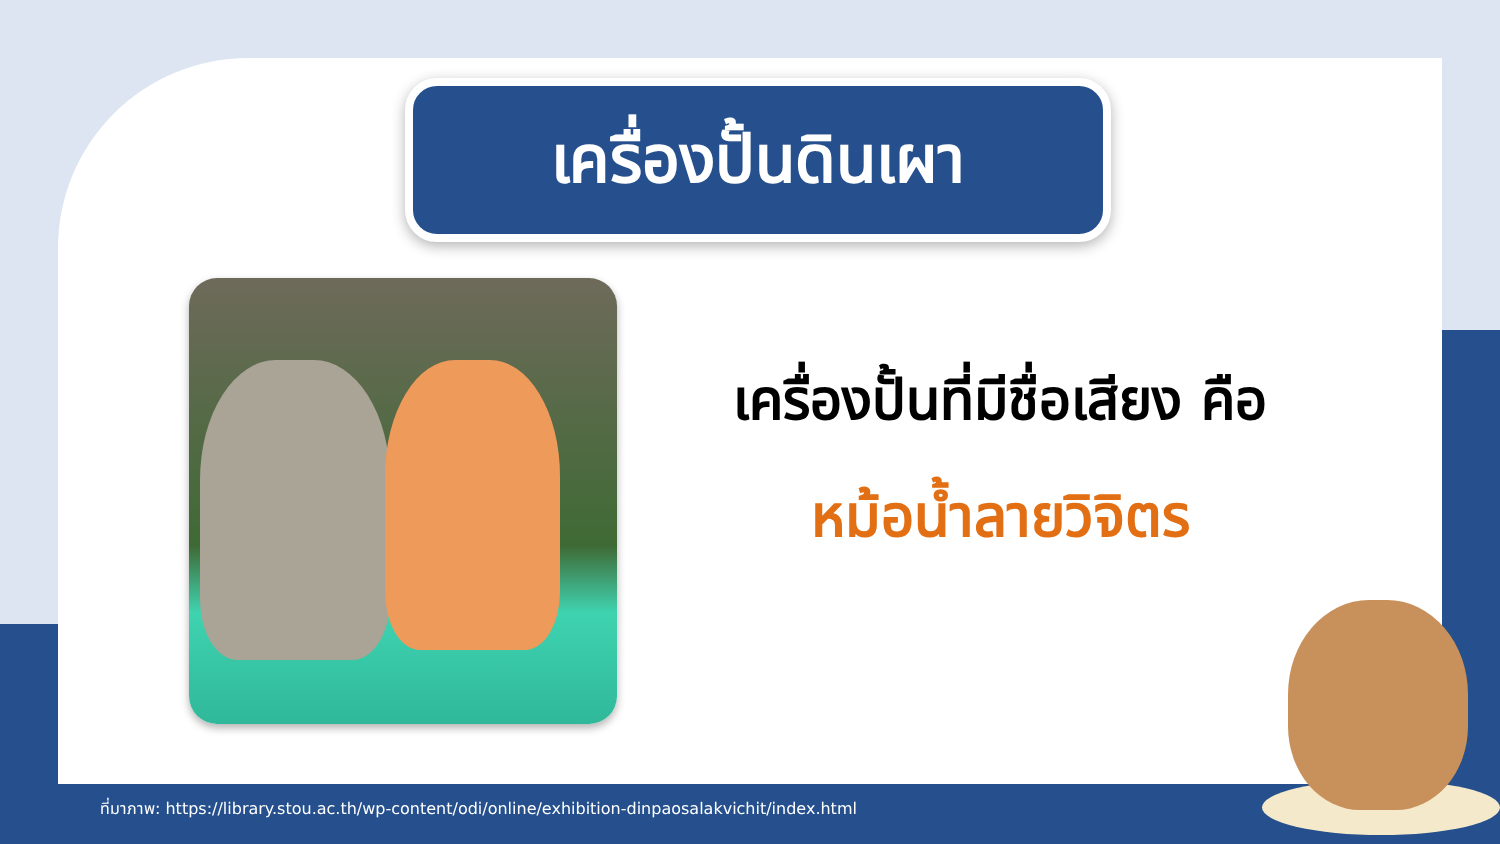เครื่องปั้นดินเผา
เครื่องปั้นที่มีชื่อเสียง คือ
หม้อน้ำลายวิจิตร
ที่มาภาพ: https://library.stou.ac.th/wp-content/odi/online/exhibition-dinpaosalakvichit/index.html